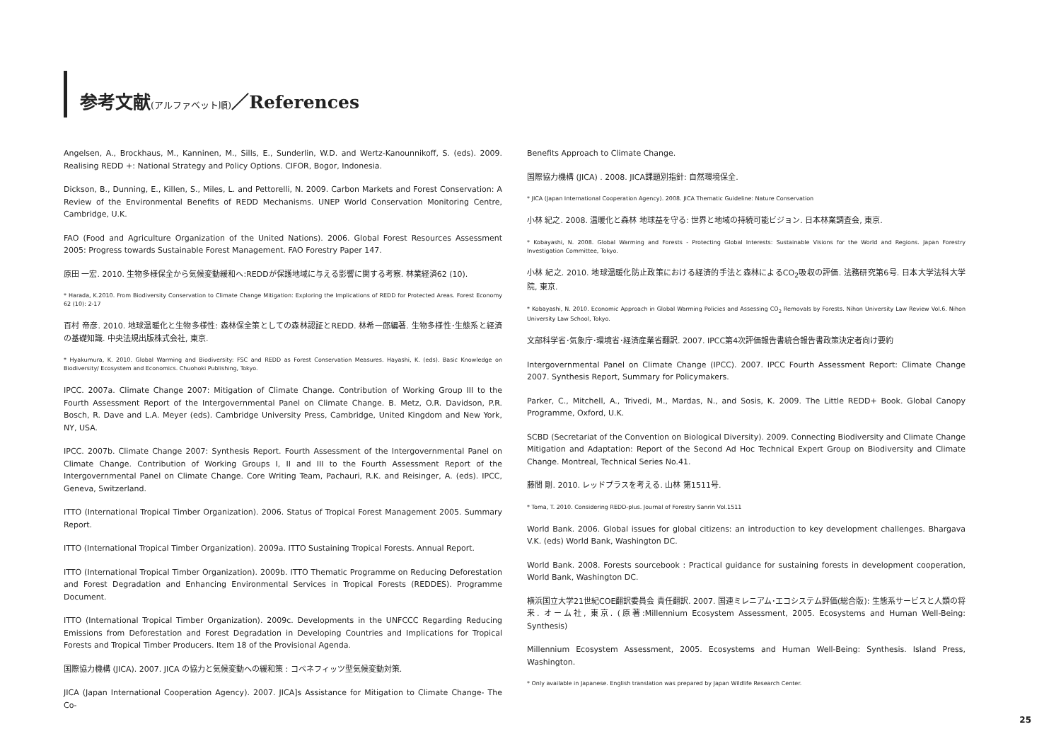参考文献(アルファベット順)／References
Angelsen, A., Brockhaus, M., Kanninen, M., Sills, E., Sunderlin, W.D. and Wertz-Kanounnikoff, S. (eds). 2009. Realising REDD +: National Strategy and Policy Options. CIFOR, Bogor, Indonesia.
Dickson, B., Dunning, E., Killen, S., Miles, L. and Pettorelli, N. 2009. Carbon Markets and Forest Conservation: A Review of the Environmental Benefits of REDD Mechanisms. UNEP World Conservation Monitoring Centre, Cambridge, U.K.
FAO (Food and Agriculture Organization of the United Nations). 2006. Global Forest Resources Assessment 2005: Progress towards Sustainable Forest Management. FAO Forestry Paper 147.
原田 一宏. 2010. 生物多様保全から気候変動緩和へ:REDDが保護地域に与える影響に関する考察. 林業経済62 (10).
* Harada, K.2010. From Biodiversity Conservation to Climate Change Mitigation: Exploring the Implications of REDD for Protected Areas. Forest Economy 62 (10): 2-17
百村 帝彦. 2010. 地球温暖化と生物多様性: 森林保全策としての森林認証とREDD. 林希一郎編著. 生物多様性･生態系と経済の基礎知識. 中央法規出版株式会社, 東京.
* Hyakumura, K. 2010. Global Warming and Biodiversity: FSC and REDD as Forest Conservation Measures. Hayashi, K. (eds). Basic Knowledge on Biodiversity/ Ecosystem and Economics. Chuohoki Publishing, Tokyo.
IPCC. 2007a. Climate Change 2007: Mitigation of Climate Change. Contribution of Working Group III to the Fourth Assessment Report of the Intergovernmental Panel on Climate Change. B. Metz, O.R. Davidson, P.R. Bosch, R. Dave and L.A. Meyer (eds). Cambridge University Press, Cambridge, United Kingdom and New York, NY, USA.
IPCC. 2007b. Climate Change 2007: Synthesis Report. Fourth Assessment of the Intergovernmental Panel on Climate Change. Contribution of Working Groups I, II and III to the Fourth Assessment Report of the Intergovernmental Panel on Climate Change. Core Writing Team, Pachauri, R.K. and Reisinger, A. (eds). IPCC, Geneva, Switzerland.
ITTO (International Tropical Timber Organization). 2006. Status of Tropical Forest Management 2005. Summary Report.
ITTO (International Tropical Timber Organization). 2009a. ITTO Sustaining Tropical Forests. Annual Report.
ITTO (International Tropical Timber Organization). 2009b. ITTO Thematic Programme on Reducing Deforestation and Forest Degradation and Enhancing Environmental Services in Tropical Forests (REDDES). Programme Document.
ITTO (International Tropical Timber Organization). 2009c. Developments in the UNFCCC Regarding Reducing Emissions from Deforestation and Forest Degradation in Developing Countries and Implications for Tropical Forests and Tropical Timber Producers. Item 18 of the Provisional Agenda.
国際協力機構 (JICA). 2007. JICA の協力と気候変動への緩和策 : コベネフィッツ型気候変動対策.
JICA (Japan International Cooperation Agency). 2007. JICA]s Assistance for Mitigation to Climate Change- The Co-
Benefits Approach to Climate Change.
国際協力機構 (JICA) . 2008. JICA課題別指針: 自然環境保全.
* JICA (Japan International Cooperation Agency). 2008. JICA Thematic Guideline: Nature Conservation
小林 紀之. 2008. 温暖化と森林 地球益を守る: 世界と地域の持続可能ビジョン. 日本林業調査会, 東京.
* Kobayashi, N. 2008. Global Warming and Forests - Protecting Global Interests: Sustainable Visions for the World and Regions. Japan Forestry Investigation Committee, Tokyo.
小林 紀之. 2010. 地球温暖化防止政策における経済的手法と森林によるCO<sub>2</sub>吸収の評価. 法務研究第6号. 日本大学法科大学院, 東京.
* Kobayashi, N. 2010. Economic Approach in Global Warming Policies and Assessing CO<sub>2</sub> Removals by Forests. Nihon University Law Review Vol.6. Nihon University Law School, Tokyo.
文部科学省･気象庁･環境省･経済産業省翻訳. 2007. IPCC第4次評価報告書統合報告書政策決定者向け要約
Intergovernmental Panel on Climate Change (IPCC). 2007. IPCC Fourth Assessment Report: Climate Change 2007. Synthesis Report, Summary for Policymakers.
Parker, C., Mitchell, A., Trivedi, M., Mardas, N., and Sosis, K. 2009. The Little REDD+ Book. Global Canopy Programme, Oxford, U.K.
SCBD (Secretariat of the Convention on Biological Diversity). 2009. Connecting Biodiversity and Climate Change Mitigation and Adaptation: Report of the Second Ad Hoc Technical Expert Group on Biodiversity and Climate Change. Montreal, Technical Series No.41.
藤間 剛. 2010. レッドプラスを考える. 山林 第1511号.
* Toma, T. 2010. Considering REDD-plus. Journal of Forestry Sanrin Vol.1511
World Bank. 2006. Global issues for global citizens: an introduction to key development challenges. Bhargava V.K. (eds) World Bank, Washington DC.
World Bank. 2008. Forests sourcebook : Practical guidance for sustaining forests in development cooperation, World Bank, Washington DC.
横浜国立大学21世紀COE翻訳委員会 責任翻訳. 2007. 国連ミレニアム･エコシステム評価(総合版): 生態系サービスと人類の将来. オーム社, 東京. (原著:Millennium Ecosystem Assessment, 2005. Ecosystems and Human Well-Being: Synthesis)
Millennium Ecosystem Assessment, 2005. Ecosystems and Human Well-Being: Synthesis. Island Press, Washington.
* Only available in Japanese. English translation was prepared by Japan Wildlife Research Center.
25